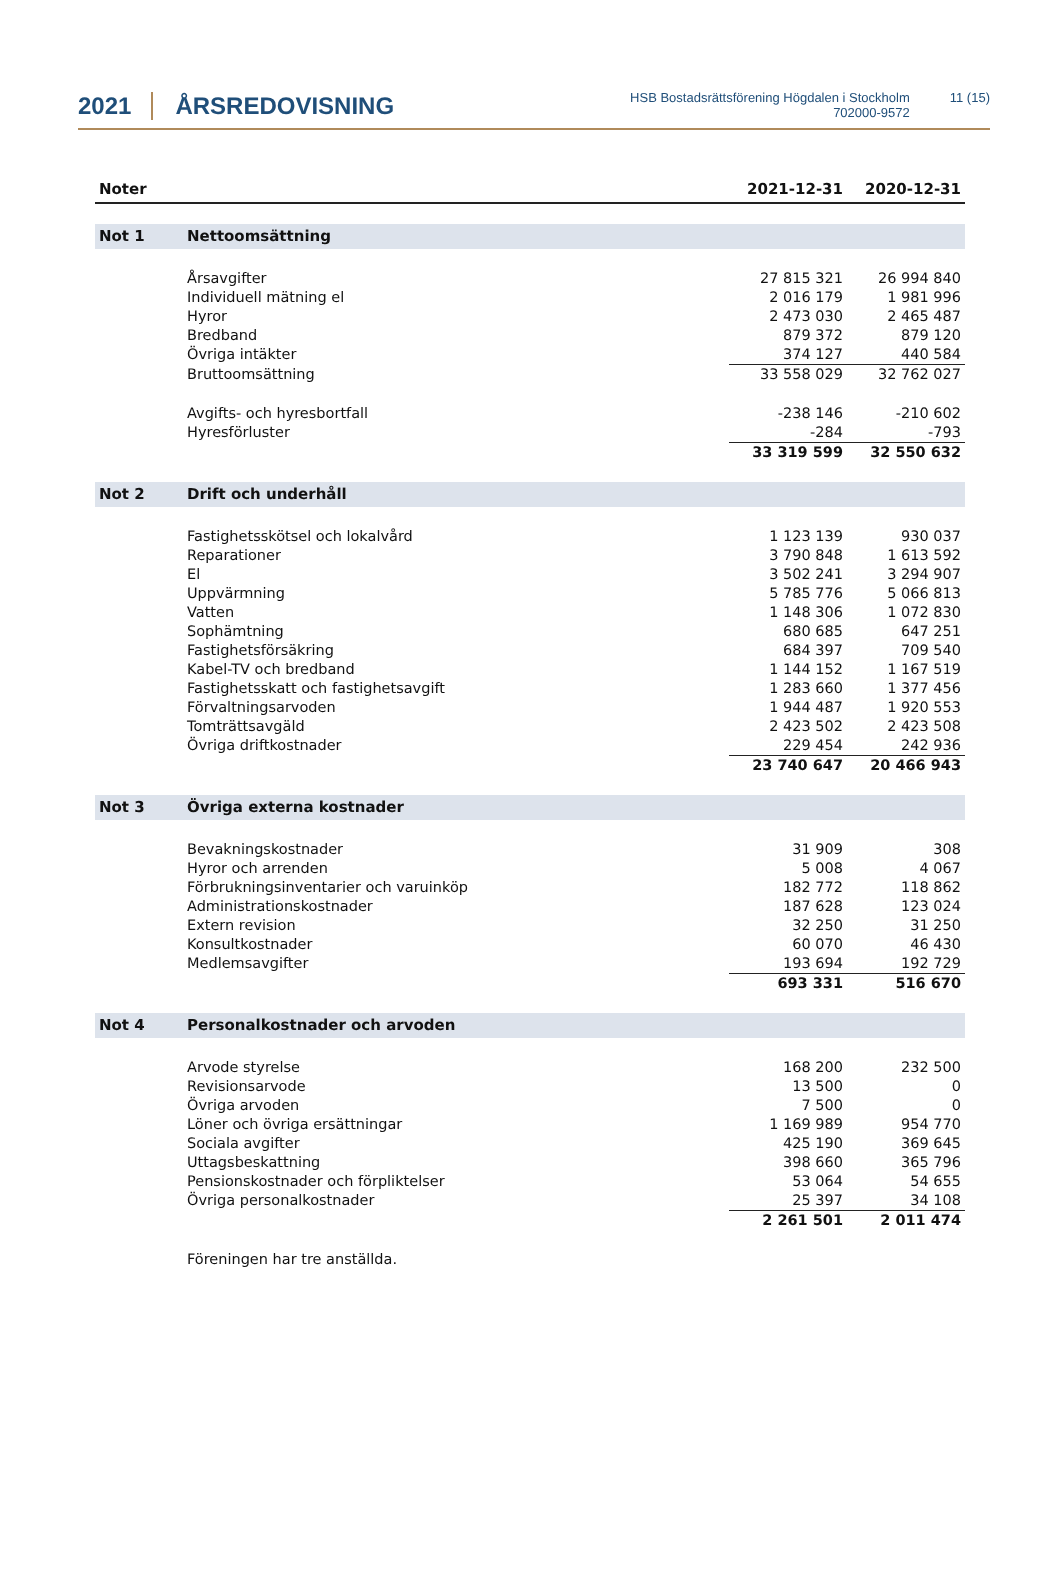2021
ÅRSREDOVISNING
HSB Bostadsrättsförening Högdalen i Stockholm
702000-9572
11 (15)
| Noter | | 2021-12-31 | 2020-12-31 |
| --- | --- | --- | --- |
| Not 1 | Nettoomsättning | | |
| | Årsavgifter | 27 815 321 | 26 994 840 |
| | Individuell mätning el | 2 016 179 | 1 981 996 |
| | Hyror | 2 473 030 | 2 465 487 |
| | Bredband | 879 372 | 879 120 |
| | Övriga intäkter | 374 127 | 440 584 |
| | Bruttoomsättning | 33 558 029 | 32 762 027 |
| | Avgifts- och hyresbortfall | -238 146 | -210 602 |
| | Hyresförluster | -284 | -793 |
| | | 33 319 599 | 32 550 632 |
| Not 2 | Drift och underhåll | | |
| | Fastighetsskötsel och lokalvård | 1 123 139 | 930 037 |
| | Reparationer | 3 790 848 | 1 613 592 |
| | El | 3 502 241 | 3 294 907 |
| | Uppvärmning | 5 785 776 | 5 066 813 |
| | Vatten | 1 148 306 | 1 072 830 |
| | Sophämtning | 680 685 | 647 251 |
| | Fastighetsförsäkring | 684 397 | 709 540 |
| | Kabel-TV och bredband | 1 144 152 | 1 167 519 |
| | Fastighetsskatt och fastighetsavgift | 1 283 660 | 1 377 456 |
| | Förvaltningsarvoden | 1 944 487 | 1 920 553 |
| | Tomträttsavgäld | 2 423 502 | 2 423 508 |
| | Övriga driftkostnader | 229 454 | 242 936 |
| | | 23 740 647 | 20 466 943 |
| Not 3 | Övriga externa kostnader | | |
| | Bevakningskostnader | 31 909 | 308 |
| | Hyror och arrenden | 5 008 | 4 067 |
| | Förbrukningsinventarier och varuinköp | 182 772 | 118 862 |
| | Administrationskostnader | 187 628 | 123 024 |
| | Extern revision | 32 250 | 31 250 |
| | Konsultkostnader | 60 070 | 46 430 |
| | Medlemsavgifter | 193 694 | 192 729 |
| | | 693 331 | 516 670 |
| Not 4 | Personalkostnader och arvoden | | |
| | Arvode styrelse | 168 200 | 232 500 |
| | Revisionsarvode | 13 500 | 0 |
| | Övriga arvoden | 7 500 | 0 |
| | Löner och övriga ersättningar | 1 169 989 | 954 770 |
| | Sociala avgifter | 425 190 | 369 645 |
| | Uttagsbeskattning | 398 660 | 365 796 |
| | Pensionskostnader och förpliktelser | 53 064 | 54 655 |
| | Övriga personalkostnader | 25 397 | 34 108 |
| | | 2 261 501 | 2 011 474 |
| | Föreningen har tre anställda. | | |